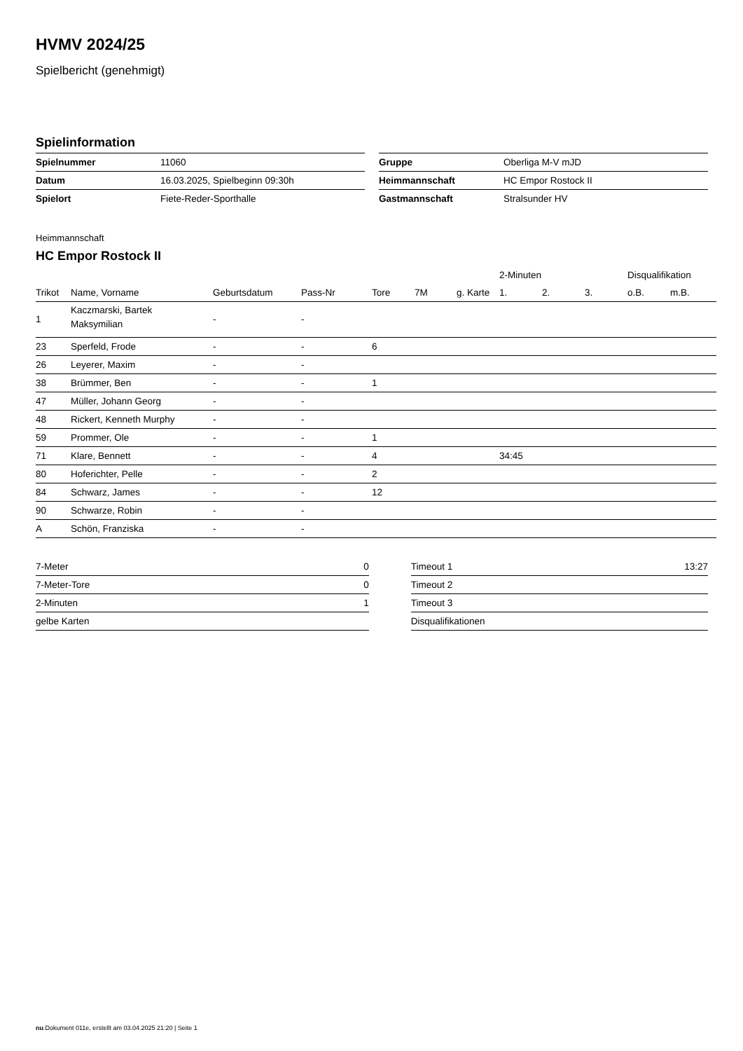HVMV 2024/25
Spielbericht (genehmigt)
Spielinformation
| Spielnummer | 11060 |
| Datum | 16.03.2025, Spielbeginn 09:30h |
| Spielort | Fiete-Reder-Sporthalle |
| Gruppe | Oberliga M-V mJD |
| Heimmannschaft | HC Empor Rostock II |
| Gastmannschaft | Stralsunder HV |
Heimmannschaft
HC Empor Rostock II
| | | | | | | | 2-Minuten | | | Disqualifikation | |
| --- | --- | --- | --- | --- | --- | --- | --- | --- | --- | --- | --- |
| Trikot | Name, Vorname | Geburtsdatum | Pass-Nr | Tore | 7M | g. Karte | 1. | 2. | 3. | o.B. | m.B. |
| 1 | Kaczmarski, Bartek Maksymilian | - | - | | | | | | | | |
| 23 | Sperfeld, Frode | - | - | 6 | | | | | | | |
| 26 | Leyerer, Maxim | - | - | | | | | | | | |
| 38 | Brümmer, Ben | - | - | 1 | | | | | | | |
| 47 | Müller, Johann Georg | - | - | | | | | | | | |
| 48 | Rickert, Kenneth Murphy | - | - | | | | | | | | |
| 59 | Prommer, Ole | - | - | 1 | | | | | | | |
| 71 | Klare, Bennett | - | - | 4 | | | 34:45 | | | | |
| 80 | Hoferichter, Pelle | - | - | 2 | | | | | | | |
| 84 | Schwarz, James | - | - | 12 | | | | | | | |
| 90 | Schwarze, Robin | - | - | | | | | | | | |
| A | Schön, Franziska | - | - | | | | | | | | |
| 7-Meter | 0 |
| 7-Meter-Tore | 0 |
| 2-Minuten | 1 |
| gelbe Karten | |
| Timeout 1 | 13:27 |
| Timeout 2 | |
| Timeout 3 | |
| Disqualifikationen | |
nu.Dokument 011e, erstellt am 03.04.2025 21:20 | Seite 1